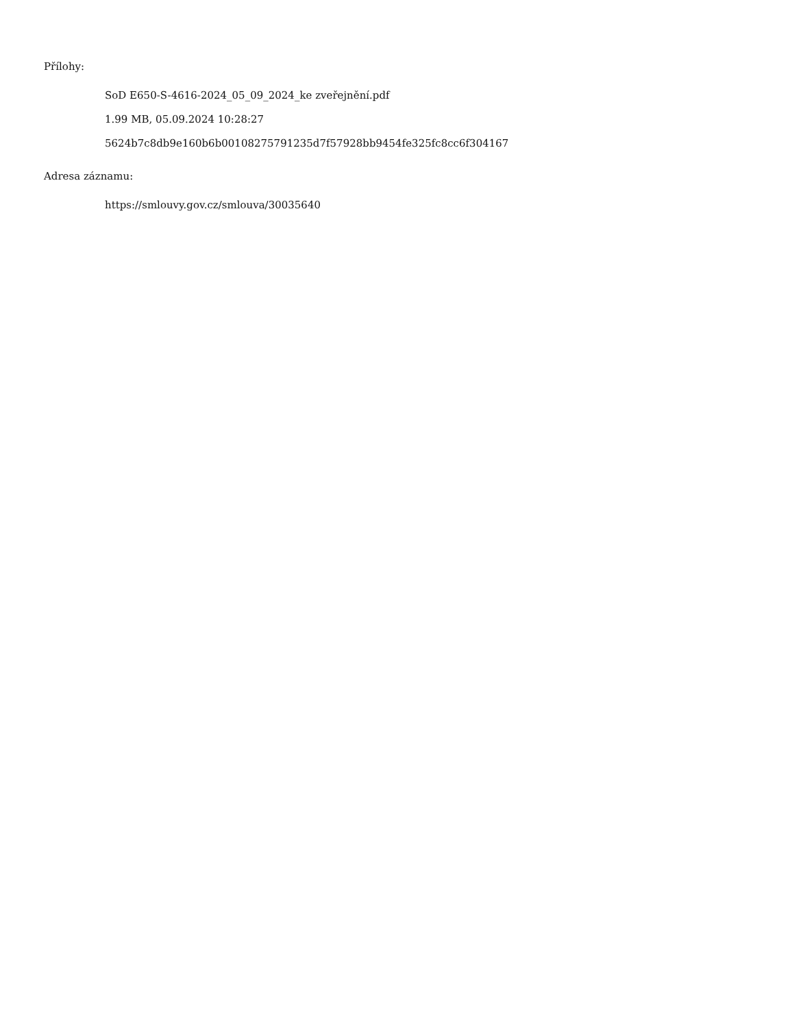Přílohy:
SoD E650-S-4616-2024_05_09_2024_ke zveřejnění.pdf
1.99 MB, 05.09.2024 10:28:27
5624b7c8db9e160b6b00108275791235d7f57928bb9454fe325fc8cc6f304167
Adresa záznamu:
https://smlouvy.gov.cz/smlouva/30035640